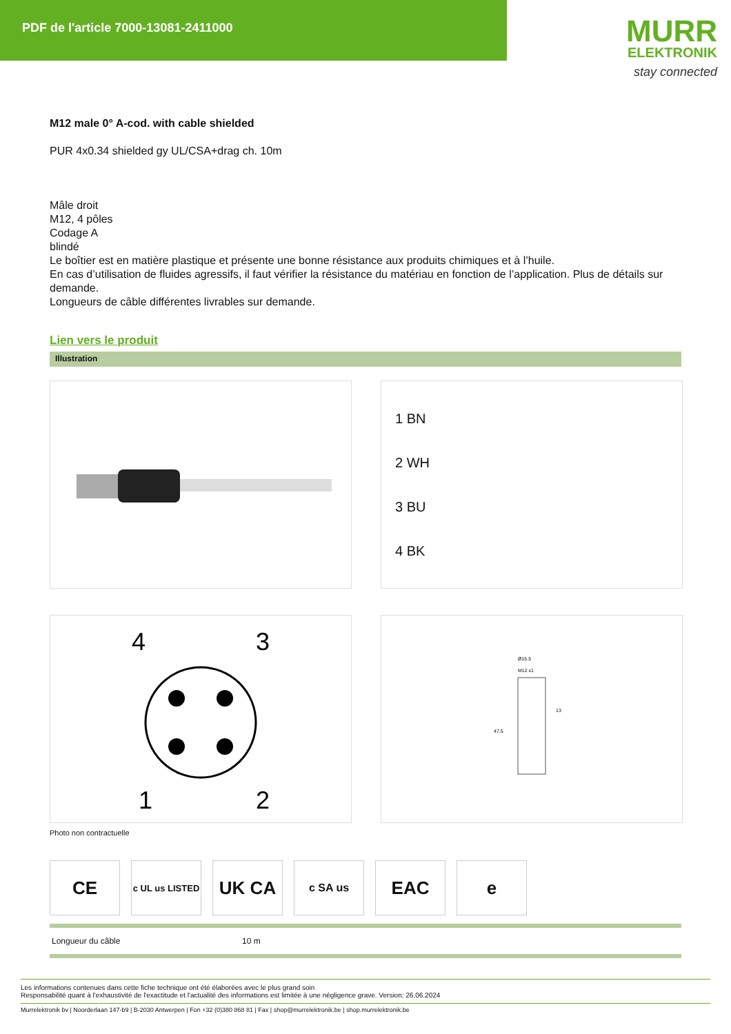PDF de l'article 7000-13081-2411000
MURR
ELEKTRONIK
stay connected
M12 male 0° A-cod. with cable shielded
PUR 4x0.34 shielded gy UL/CSA+drag ch. 10m
Mâle droit
M12, 4 pôles
Codage A
blindé
Le boîtier est en matière plastique et présente une bonne résistance aux produits chimiques et à l’huile.
En cas d’utilisation de fluides agressifs, il faut vérifier la résistance du matériau en fonction de l’application. Plus de détails sur demande.
Longueurs de câble différentes livrables sur demande.
Lien vers le produit
Illustration
1 BN
2 WH
3 BU
4 BK
4
3
1
2
Ø15.5
M12 x1
13
47.5
Photo non contractuelle
CE
c UL us LISTED
UK CA
c SA us
EAC e
| Longueur du câble | 10 m |
Les informations contenues dans cette fiche technique ont été élaborées avec le plus grand soin
Responsabilité quant à l'exhaustivité de l'exactitude et l'actualité des informations est limitée à une négligence grave. Version: 26.06.2024
Murrelektronik bv | Noorderlaan 147-b9 | B-2030 Antwerpen | Fon +32 (0)380 868 81 | Fax | shop@murrelektronik.be | shop.murrelektronik.be